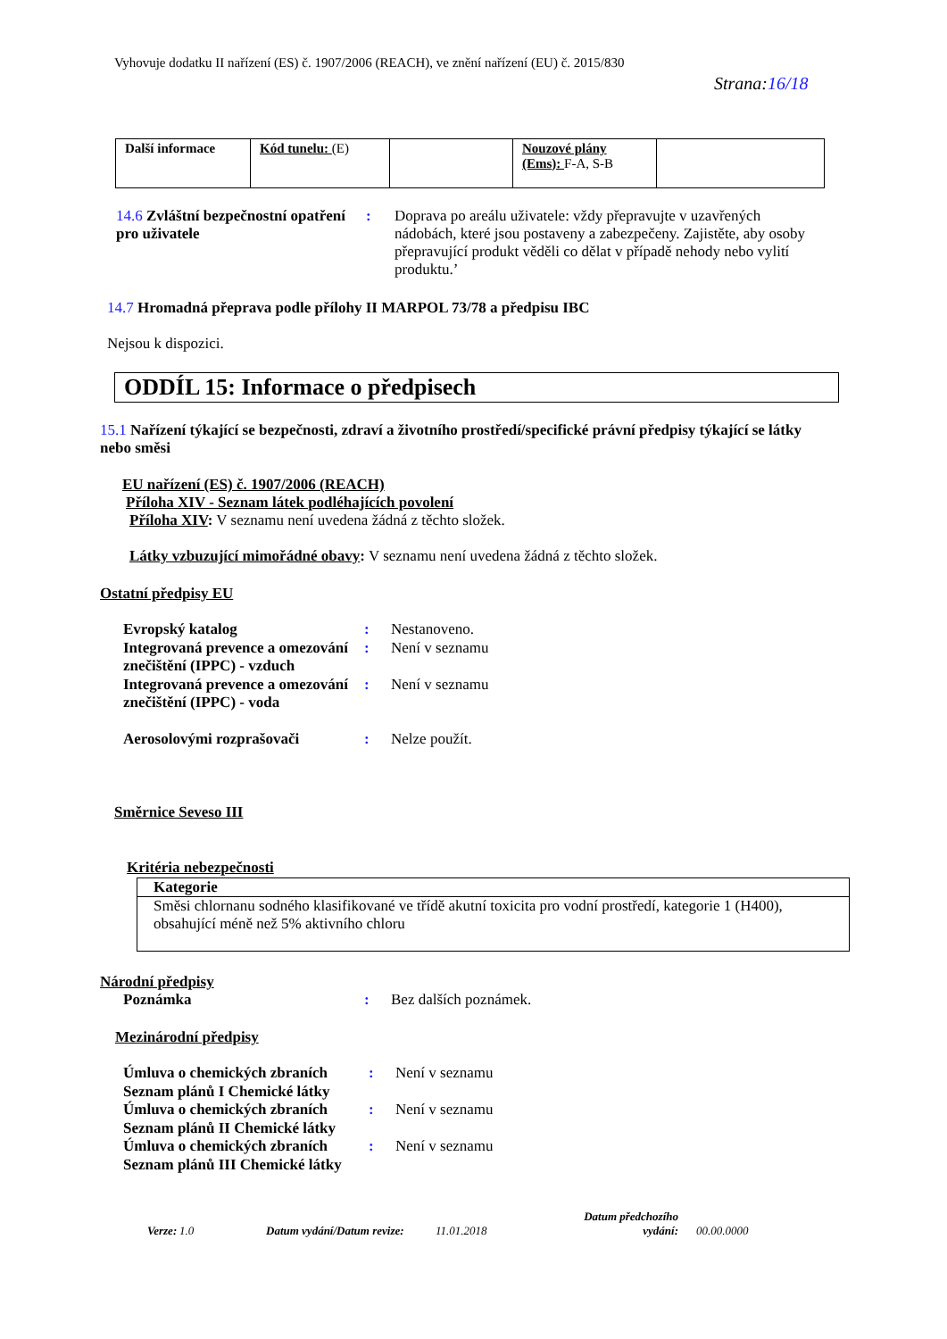Vyhovuje dodatku II nařízení (ES) č. 1907/2006 (REACH), ve znění nařízení (EU) č. 2015/830
Strana:16/18
| Další informace | Kód tunelu: (E) | | Nouzové plány (Ems): F-A, S-B | |
14.6 Zvláštní bezpečnostní opatření pro uživatele
: Doprava po areálu uživatele: vždy přepravujte v uzavřených nádobách, které jsou postaveny a zabezpečeny. Zajistěte, aby osoby přepravující produkt věděli co dělat v případě nehody nebo vylití produktu.’
14.7 Hromadná přeprava podle přílohy II MARPOL 73/78 a předpisu IBC
Nejsou k dispozici.
ODDÍL 15: Informace o předpisech
15.1 Nařízení týkající se bezpečnosti, zdraví a životního prostředí/specifické právní předpisy týkající se látky nebo směsi
EU nařízení (ES) č. 1907/2006 (REACH)
Příloha XIV - Seznam látek podléhajících povolení
Příloha XIV: V seznamu není uvedena žádná z těchto složek.
Látky vzbuzující mimořádné obavy: V seznamu není uvedena žádná z těchto složek.
Ostatní předpisy EU
Evropský katalog : Nestanoveno.
Integrovaná prevence a omezování znečištění (IPPC) - vzduch
: Není v seznamu
Integrovaná prevence a omezování znečištění (IPPC) - voda
: Není v seznamu
Aerosolovými rozprašovači : Nelze použít.
Směrnice Seveso III
Kritéria nebezpečnosti
| Kategorie |
| --- |
| Směsi chlornanu sodného klasifikované ve třídě akutní toxicita pro vodní prostředí, kategorie 1 (H400), obsahující méně než 5% aktivního chloru |
Národní předpisy
Poznámka : Bez dalších poznámek.
Mezinárodní předpisy
Úmluva o chemických zbraních Seznam plánů I Chemické látky
: Není v seznamu
Úmluva o chemických zbraních Seznam plánů II Chemické látky
: Není v seznamu
Úmluva o chemických zbraních Seznam plánů III Chemické látky
: Není v seznamu
Verze: 1.0 Datum vydání/Datum revize: 11.01.2018 Datum předchozího vydání: 00.00.0000